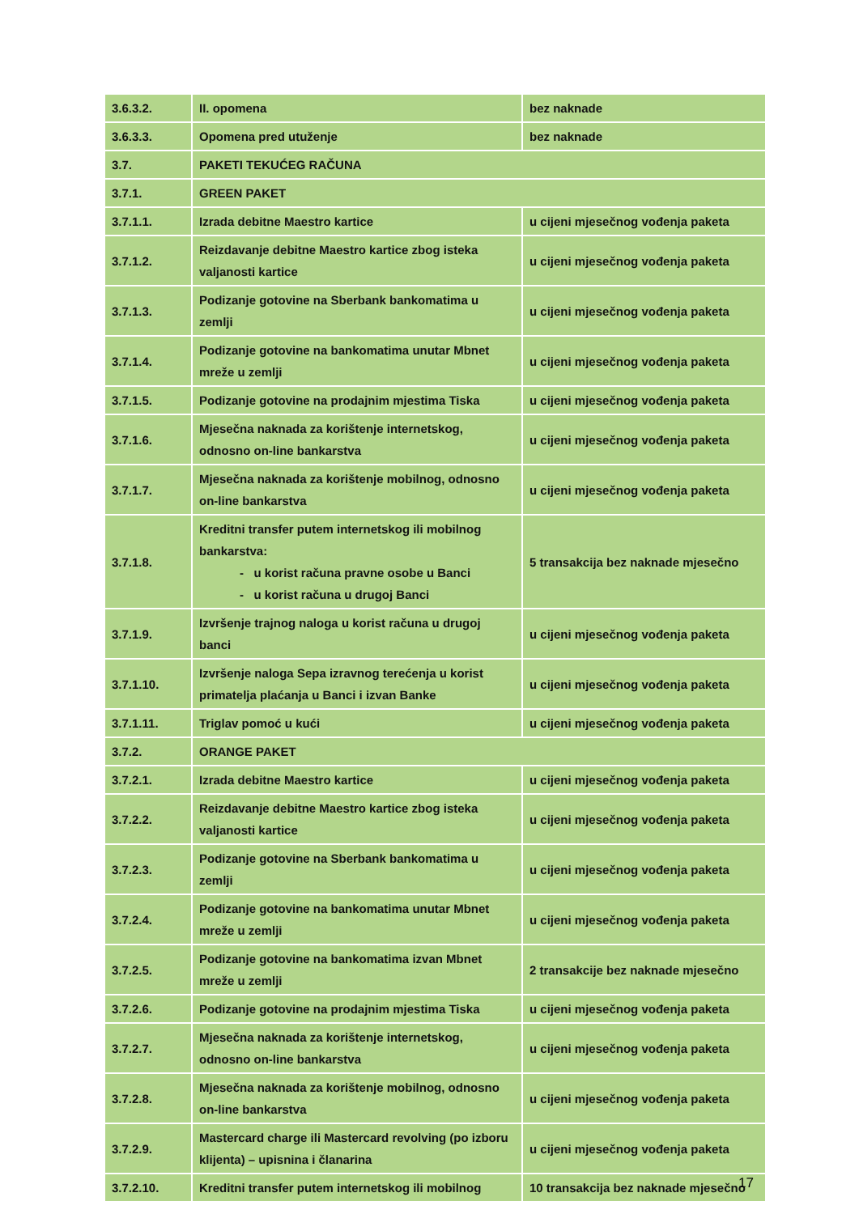| 3.6.3.2. | II. opomena | bez naknade |
| 3.6.3.3. | Opomena pred utuženje | bez naknade |
| 3.7. | PAKETI TEKUĆEG RAČUNA | |
| 3.7.1. | GREEN PAKET | |
| 3.7.1.1. | Izrada debitne Maestro kartice | u cijeni mjesečnog vođenja paketa |
| 3.7.1.2. | Reizdavanje debitne Maestro kartice zbog isteka valjanosti kartice | u cijeni mjesečnog vođenja paketa |
| 3.7.1.3. | Podizanje gotovine na Sberbank bankomatima u zemlji | u cijeni mjesečnog vođenja paketa |
| 3.7.1.4. | Podizanje gotovine na bankomatima unutar Mbnet mreže u zemlji | u cijeni mjesečnog vođenja paketa |
| 3.7.1.5. | Podizanje gotovine na prodajnim mjestima Tiska | u cijeni mjesečnog vođenja paketa |
| 3.7.1.6. | Mjesečna naknada za korištenje internetskog, odnosno on-line bankarstva | u cijeni mjesečnog vođenja paketa |
| 3.7.1.7. | Mjesečna naknada za korištenje mobilnog, odnosno on-line bankarstva | u cijeni mjesečnog vođenja paketa |
| 3.7.1.8. | Kreditni transfer putem internetskog ili mobilnog bankarstva: - u korist računa pravne osobe u Banci - u korist računa u drugoj Banci | 5 transakcija bez naknade mjesečno |
| 3.7.1.9. | Izvršenje trajnog naloga u korist računa u drugoj banci | u cijeni mjesečnog vođenja paketa |
| 3.7.1.10. | Izvršenje naloga Sepa izravnog terećenja u korist primatelja plaćanja u Banci i izvan Banke | u cijeni mjesečnog vođenja paketa |
| 3.7.1.11. | Triglav pomoć u kući | u cijeni mjesečnog vođenja paketa |
| 3.7.2. | ORANGE PAKET | |
| 3.7.2.1. | Izrada debitne Maestro kartice | u cijeni mjesečnog vođenja paketa |
| 3.7.2.2. | Reizdavanje debitne Maestro kartice zbog isteka valjanosti kartice | u cijeni mjesečnog vođenja paketa |
| 3.7.2.3. | Podizanje gotovine na Sberbank bankomatima u zemlji | u cijeni mjesečnog vođenja paketa |
| 3.7.2.4. | Podizanje gotovine na bankomatima unutar Mbnet mreže u zemlji | u cijeni mjesečnog vođenja paketa |
| 3.7.2.5. | Podizanje gotovine na bankomatima izvan Mbnet mreže u zemlji | 2 transakcije bez naknade mjesečno |
| 3.7.2.6. | Podizanje gotovine na prodajnim mjestima Tiska | u cijeni mjesečnog vođenja paketa |
| 3.7.2.7. | Mjesečna naknada za korištenje internetskog, odnosno on-line bankarstva | u cijeni mjesečnog vođenja paketa |
| 3.7.2.8. | Mjesečna naknada za korištenje mobilnog, odnosno on-line bankarstva | u cijeni mjesečnog vođenja paketa |
| 3.7.2.9. | Mastercard charge ili Mastercard revolving (po izboru klijenta) – upisnina i članarina | u cijeni mjesečnog vođenja paketa |
| 3.7.2.10. | Kreditni transfer putem internetskog ili mobilnog | 10 transakcija bez naknade mjesečno |
17